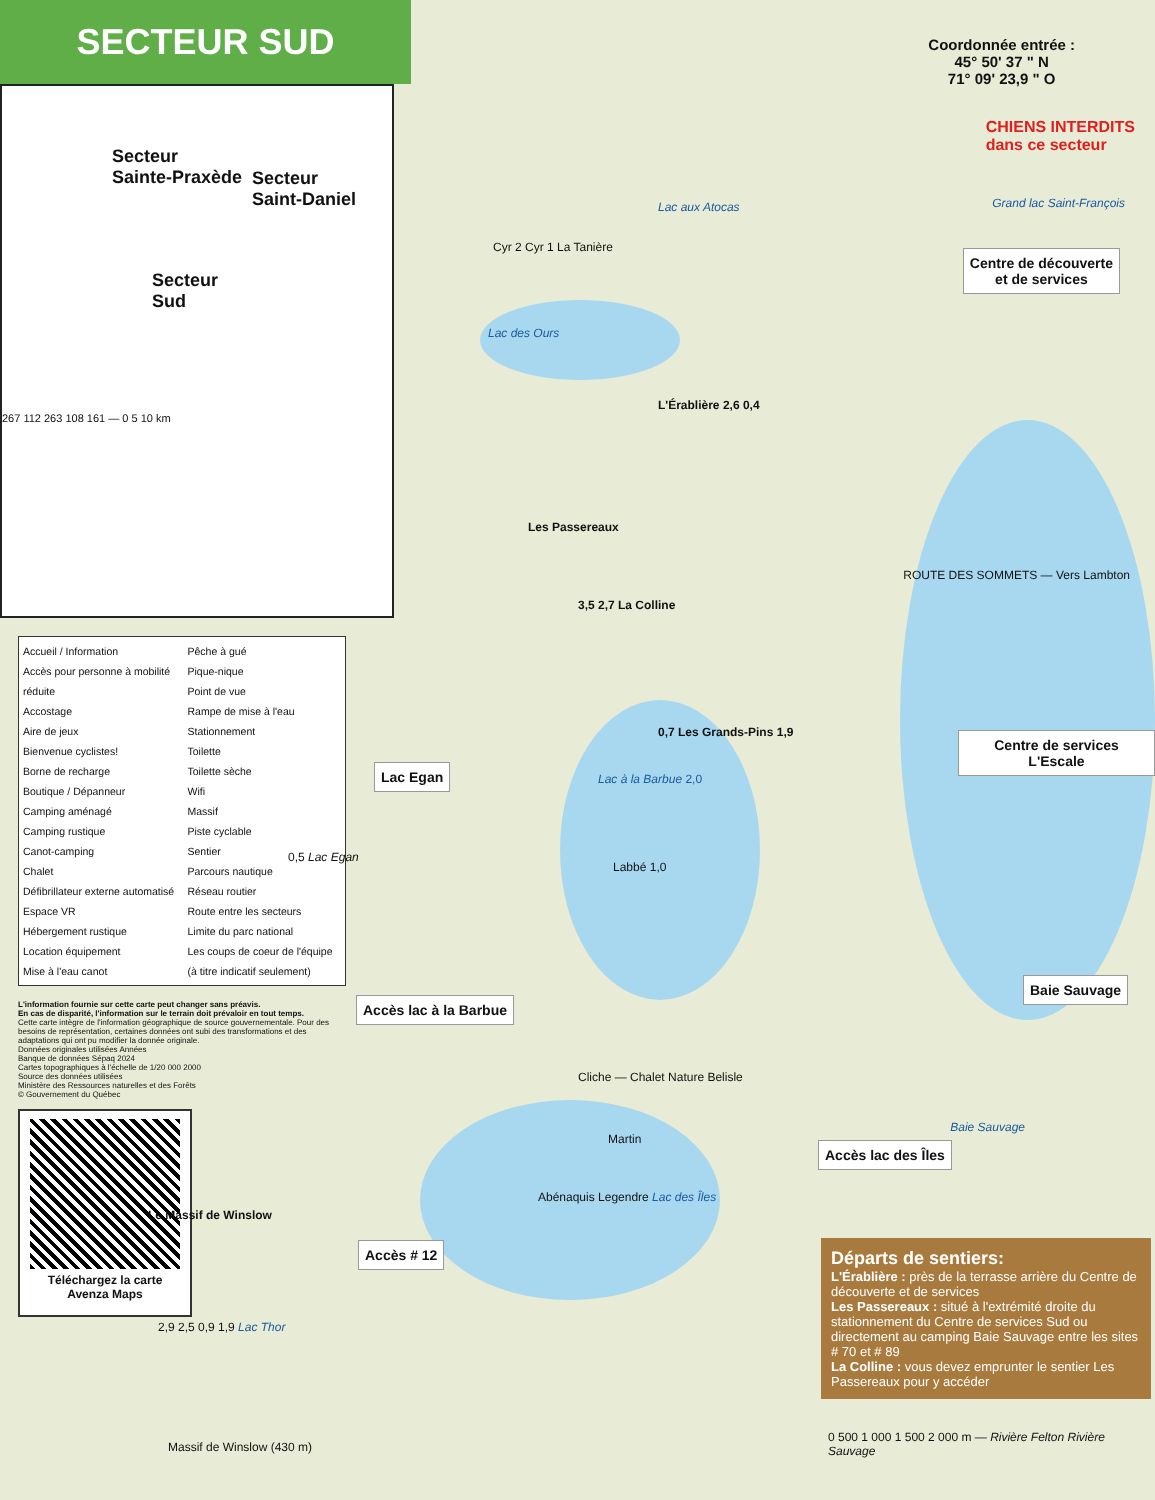SECTEUR SUD
Secteur
Sainte-Praxède
Secteur
Saint-Daniel
Secteur
Sud
267 112 263 108 161 — 0 5 10 km
Accueil / Information
Accès pour personne à mobilité réduite
Accostage
Aire de jeux
Bienvenue cyclistes!
Borne de recharge
Boutique / Dépanneur
Camping aménagé
Camping rustique
Canot-camping
Chalet
Défibrillateur externe automatisé
Espace VR
Hébergement rustique
Location équipement
Mise à l'eau canot
Pêche à gué
Pique-nique
Point de vue
Rampe de mise à l'eau
Stationnement
Toilette
Toilette sèche
Wifi
Massif
Piste cyclable
Sentier
Parcours nautique
Réseau routier
Route entre les secteurs
Limite du parc national
Les coups de coeur de l'équipe (à titre indicatif seulement)
L'information fournie sur cette carte peut changer sans préavis.
En cas de disparité, l'information sur le terrain doit prévaloir en tout temps.
Cette carte intègre de l'information géographique de source gouvernementale. Pour des besoins de représentation, certaines données ont subi des transformations et des adaptations qui ont pu modifier la donnée originale.
Données originales utilisées Années
Banque de données Sépaq 2024
Cartes topographiques à l'échelle de 1/20 000 2000
Source des données utilisées
Ministère des Ressources naturelles et des Forêts
© Gouvernement du Québec
Téléchargez la carte
Avenza Maps
Coordonnée entrée :
45° 50' 37 " N
71° 09' 23,9 " O
CHIENS INTERDITS
dans ce secteur
Lac aux Atocas Grand lac Saint-François
Cyr 2 Cyr 1 La Tanière
Lac des Ours
Centre de découverte
et de services
L'Érablière 2,6 0,4
Les Passereaux
ROUTE DES SOMMETS — Vers Lambton
3,5 2,7 La Colline
Centre de services L'Escale
0,7 Les Grands-Pins 1,9
Lac Egan
Lac à la Barbue 2,0
Labbé 1,0
0,5 Lac Egan
Baie Sauvage
Accès lac à la Barbue
Cliche — Chalet Nature Belisle
Baie Sauvage
Martin
Accès lac des Îles
Abénaquis Legendre Lac des Îles
Accès # 12
Le Massif de Winslow
2,9 2,5 0,9 1,9 Lac Thor
Massif de Winslow (430 m)
Départs de sentiers:
L'Érablière : près de la terrasse arrière du Centre de découverte et de services
Les Passereaux : situé à l'extrémité droite du stationnement du Centre de services Sud ou directement au camping Baie Sauvage entre les sites # 70 et # 89
La Colline : vous devez emprunter le sentier Les Passereaux pour y accéder
0 500 1 000 1 500 2 000 m — Rivière Felton Rivière Sauvage